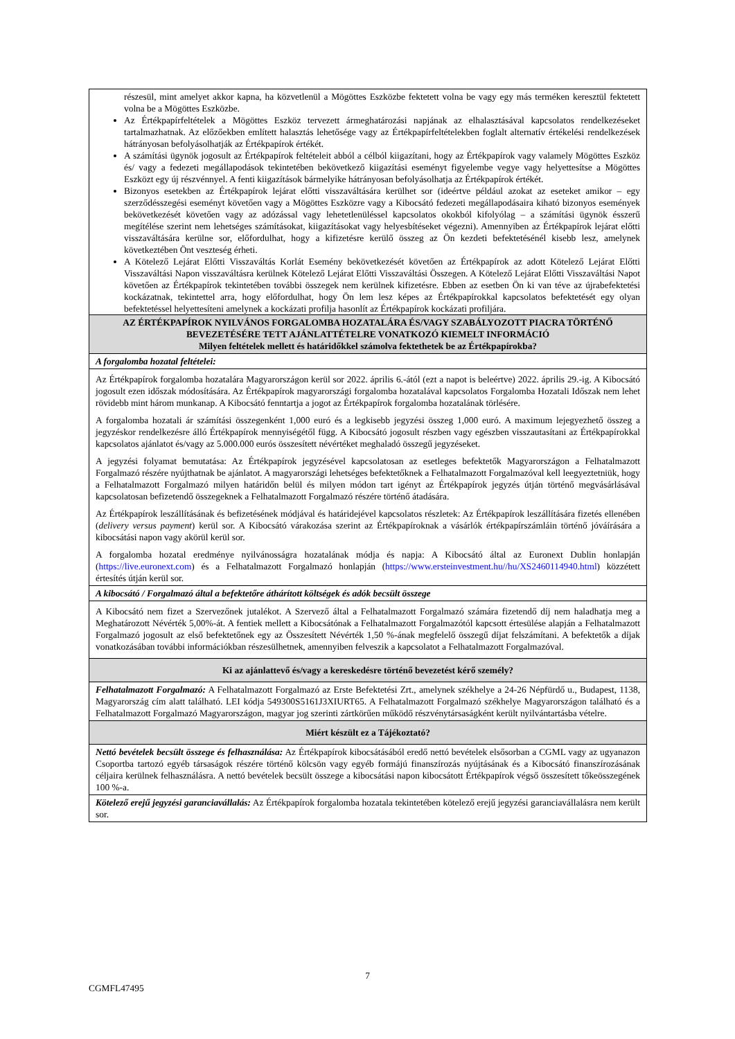részesül, mint amelyet akkor kapna, ha közvetlenül a Mögöttes Eszközbe fektetett volna be vagy egy más terméken keresztül fektetett volna be a Mögöttes Eszközbe.
Az Értékpapírfeltételek a Mögöttes Eszköz tervezett ármeghatározási napjának az elhalasztásával kapcsolatos rendelkezéseket tartalmazhatnak. Az előzőekben említett halasztás lehetősége vagy az Értékpapírfeltételekben foglalt alternatív értékelési rendelkezések hátrányosan befolyásolhatják az Értékpapírok értékét.
A számítási ügynök jogosult az Értékpapírok feltételeit abból a célból kiigazítani, hogy az Értékpapírok vagy valamely Mögöttes Eszköz és/ vagy a fedezeti megállapodások tekintetében bekövetkező kiigazítási eseményt figyelembe vegye vagy helyettesítse a Mögöttes Eszközt egy új részvénnyel. A fenti kiigazítások bármelyike hátrányosan befolyásolhatja az Értékpapírok értékét.
Bizonyos esetekben az Értékpapírok lejárat előtti visszaváltására kerülhet sor (ideértve például azokat az eseteket amikor – egy szerződésszegési eseményt követően vagy a Mögöttes Eszközre vagy a Kibocsátó fedezeti megállapodásaira kiható bizonyos események bekövetkezését követően vagy az adózással vagy lehetetlenüléssel kapcsolatos okokból kifolyólag – a számítási ügynök ésszerű megítélése szerint nem lehetséges számításokat, kiigazításokat vagy helyesbítéseket végezni). Amennyiben az Értékpapírok lejárat előtti visszaváltására kerülne sor, előfordulhat, hogy a kifizetésre kerülő összeg az Ön kezdeti befektetésénél kisebb lesz, amelynek következtében Önt veszteség érheti.
A Kötelező Lejárat Előtti Visszaváltás Korlát Esemény bekövetkezését követően az Értékpapírok az adott Kötelező Lejárat Előtti Visszaváltási Napon visszaváltásra kerülnek Kötelező Lejárat Előtti Visszaváltási Összegen. A Kötelező Lejárat Előtti Visszaváltási Napot követően az Értékpapírok tekintetében további összegek nem kerülnek kifizetésre. Ebben az esetben Ön ki van téve az újrabefektetési kockázatnak, tekintettel arra, hogy előfordulhat, hogy Ön lem lesz képes az Értékpapírokkal kapcsolatos befektetését egy olyan befektetéssel helyettesíteni amelynek a kockázati profilja hasonlít az Értékpapírok kockázati profiljára.
AZ ÉRTÉKPAPÍROK NYILVÁNOS FORGALOMBA HOZATALÁRA ÉS/VAGY SZABÁLYOZOTT PIACRA TÖRTÉNŐ BEVEZETÉSÉRE TETT AJÁNLATTÉTELRE VONATKOZÓ KIEMELT INFORMÁCIÓ
Milyen feltételek mellett és határidőkkel számolva fektethetek be az Értékpapírokba?
A forgalomba hozatal feltételei:
Az Értékpapírok forgalomba hozatalára Magyarországon kerül sor 2022. április 6.-ától (ezt a napot is beleértve) 2022. április 29.-ig. A Kibocsátó jogosult ezen időszak módosítására. Az Értékpapírok magyarországi forgalomba hozatalával kapcsolatos Forgalomba Hozatali Időszak nem lehet rövidebb mint három munkanap. A Kibocsátó fenntartja a jogot az Értékpapírok forgalomba hozatalának törlésére.
A forgalomba hozatali ár számítási összegenként 1,000 euró és a legkisebb jegyzési összeg 1,000 euró. A maximum lejegyezhető összeg a jegyzéskor rendelkezésre álló Értékpapírok mennyiségétől függ. A Kibocsátó jogosult részben vagy egészben visszautasítani az Értékpapírokkal kapcsolatos ajánlatot és/vagy az 5.000.000 eurós összesített névértéket meghaladó összegű jegyzéseket.
A jegyzési folyamat bemutatása: Az Értékpapírok jegyzésével kapcsolatosan az esetleges befektetők Magyarországon a Felhatalmazott Forgalmazó részére nyújthatnak be ajánlatot. A magyarországi lehetséges befektetőknek a Felhatalmazott Forgalmazóval kell leegyeztetniük, hogy a Felhatalmazott Forgalmazó milyen határidőn belül és milyen módon tart igényt az Értékpapírok jegyzés útján történő megvásárlásával kapcsolatosan befizetendő összegeknek a Felhatalmazott Forgalmazó részére történő átadására.
Az Értékpapírok leszállításának és befizetésének módjával és határidejével kapcsolatos részletek: Az Értékpapírok leszállítására fizetés ellenében (delivery versus payment) kerül sor. A Kibocsátó várakozása szerint az Értékpapíroknak a vásárlók értékpapírszámláin történő jóváírására a kibocsátási napon vagy akörül kerül sor.
A forgalomba hozatal eredménye nyilvánosságra hozatalának módja és napja: A Kibocsátó által az Euronext Dublin honlapján (https://live.euronext.com) és a Felhatalmazott Forgalmazó honlapján (https://www.ersteinvestment.hu//hu/XS2460114940.html) közzétett értesítés útján kerül sor.
A kibocsátó / Forgalmazó által a befektetőre áthárított költségek és adók becsült összege
A Kibocsátó nem fizet a Szervezőnek jutalékot. A Szervező által a Felhatalmazott Forgalmazó számára fizetendő díj nem haladhatja meg a Meghatározott Névérték 5,00%-át. A fentiek mellett a Kibocsátónak a Felhatalmazott Forgalmazótól kapcsott értesülése alapján a Felhatalmazott Forgalmazó jogosult az első befektetőnek egy az Összesített Névérték 1,50 %-ának megfelelő összegű díjat felszámítani. A befektetők a díjak vonatkozásában további információkban részesülhetnek, amennyiben felveszik a kapcsolatot a Felhatalmazott Forgalmazóval.
Ki az ajánlattevő és/vagy a kereskedésre történő bevezetést kérő személy?
Felhatalmazott Forgalmazó: A Felhatalmazott Forgalmazó az Erste Befektetési Zrt., amelynek székhelye a 24-26 Népfürdő u., Budapest, 1138, Magyarország cím alatt található. LEI kódja 549300S5161J3XIURT65. A Felhatalmazott Forgalmazó székhelye Magyarországon található és a Felhatalmazott Forgalmazó Magyarországon, magyar jog szerinti zártkörűen működő részvénytársaságként került nyilvántartásba vételre.
Miért készült ez a Tájékoztató?
Nettó bevételek becsült összege és felhasználása: Az Értékpapírok kibocsátásából eredő nettó bevételek elsősorban a CGML vagy az ugyanazon Csoportba tartozó egyéb társaságok részére történő kölcsön vagy egyéb formájú finanszírozás nyújtásának és a Kibocsátó finanszírozásának céljaira kerülnek felhasználásra. A nettó bevételek becsült összege a kibocsátási napon kibocsátott Értékpapírok végső összesített tőkeösszegének 100 %-a.
Kötelező erejű jegyzési garanciavállalás: Az Értékpapírok forgalomba hozatala tekintetében kötelező erejű jegyzési garanciavállalásra nem került sor.
7
CGMFL47495